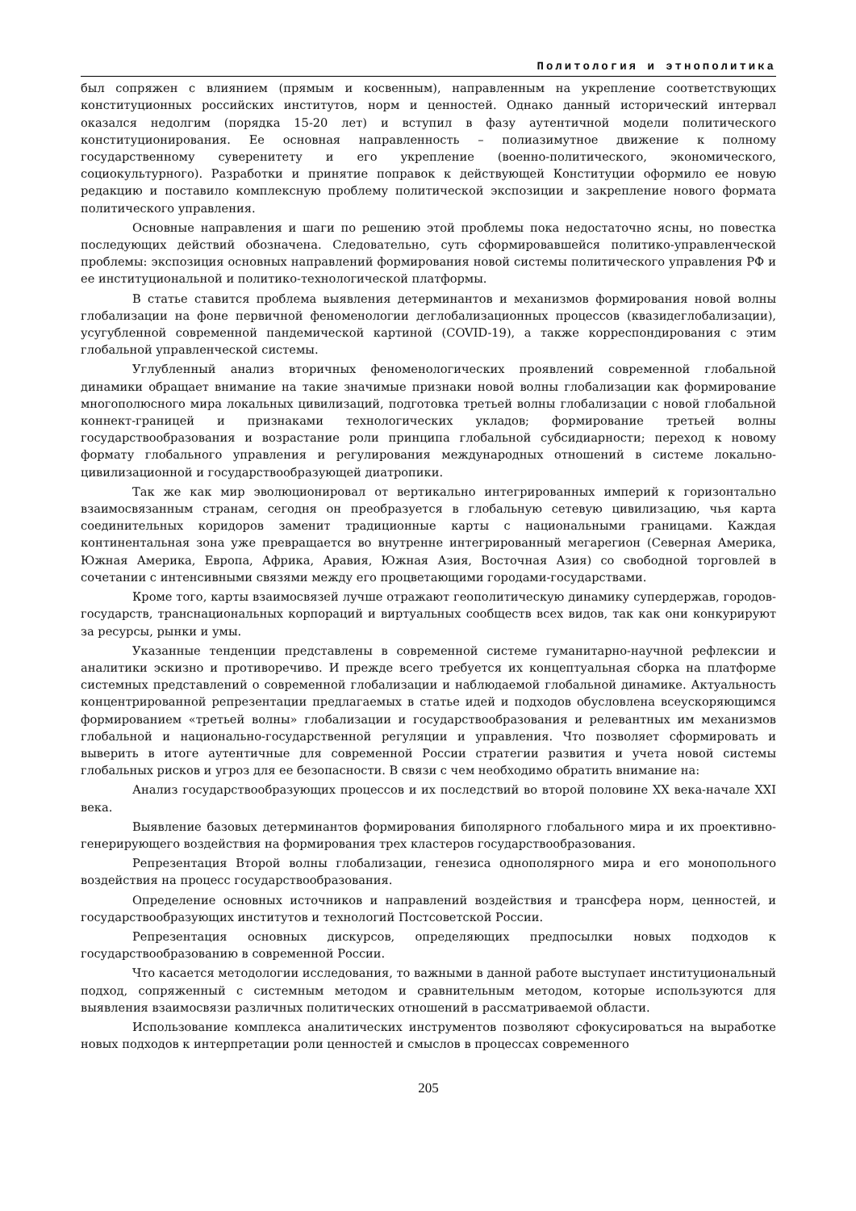Политология и этнополитика
был сопряжен с влиянием (прямым и косвенным), направленным на укрепление соответствующих конституционных российских институтов, норм и ценностей. Однако данный исторический интервал оказался недолгим (порядка 15-20 лет) и вступил в фазу аутентичной модели политического конституционирования. Ее основная направленность – полиазимутное движение к полному государственному суверенитету и его укрепление (военно-политического, экономического, социокультурного). Разработки и принятие поправок к действующей Конституции оформило ее новую редакцию и поставило комплексную проблему политической экспозиции и закрепление нового формата политического управления.
Основные направления и шаги по решению этой проблемы пока недостаточно ясны, но повестка последующих действий обозначена. Следовательно, суть сформировавшейся политико-управленческой проблемы: экспозиция основных направлений формирования новой системы политического управления РФ и ее институциональной и политико-технологической платформы.
В статье ставится проблема выявления детерминантов и механизмов формирования новой волны глобализации на фоне первичной феноменологии деглобализационных процессов (квазидеглобализации), усугубленной современной пандемической картиной (COVID-19), а также корреспондирования с этим глобальной управленческой системы.
Углубленный анализ вторичных феноменологических проявлений современной глобальной динамики обращает внимание на такие значимые признаки новой волны глобализации как формирование многополюсного мира локальных цивилизаций, подготовка третьей волны глобализации с новой глобальной коннект-границей и признаками технологических укладов; формирование третьей волны государствообразования и возрастание роли принципа глобальной субсидиарности; переход к новому формату глобального управления и регулирования международных отношений в системе локально-цивилизационной и государствообразующей диатропики.
Так же как мир эволюционировал от вертикально интегрированных империй к горизонтально взаимосвязанным странам, сегодня он преобразуется в глобальную сетевую цивилизацию, чья карта соединительных коридоров заменит традиционные карты с национальными границами. Каждая континентальная зона уже превращается во внутренне интегрированный мегарегион (Северная Америка, Южная Америка, Европа, Африка, Аравия, Южная Азия, Восточная Азия) со свободной торговлей в сочетании с интенсивными связями между его процветающими городами-государствами.
Кроме того, карты взаимосвязей лучше отражают геополитическую динамику супердержав, городов-государств, транснациональных корпораций и виртуальных сообществ всех видов, так как они конкурируют за ресурсы, рынки и умы.
Указанные тенденции представлены в современной системе гуманитарно-научной рефлексии и аналитики эскизно и противоречиво. И прежде всего требуется их концептуальная сборка на платформе системных представлений о современной глобализации и наблюдаемой глобальной динамике. Актуальность концентрированной репрезентации предлагаемых в статье идей и подходов обусловлена всеускоряющимся формированием «третьей волны» глобализации и государствообразования и релевантных им механизмов глобальной и национально-государственной регуляции и управления. Что позволяет сформировать и выверить в итоге аутентичные для современной России стратегии развития и учета новой системы глобальных рисков и угроз для ее безопасности. В связи с чем необходимо обратить внимание на:
Анализ государствообразующих процессов и их последствий во второй половине XX века-начале XXI века.
Выявление базовых детерминантов формирования биполярного глобального мира и их проективно-генерирующего воздействия на формирования трех кластеров государствообразования.
Репрезентация Второй волны глобализации, генезиса однополярного мира и его монопольного воздействия на процесс государствообразования.
Определение основных источников и направлений воздействия и трансфера норм, ценностей, и государствообразующих институтов и технологий Постсоветской России.
Репрезентация основных дискурсов, определяющих предпосылки новых подходов к государствообразованию в современной России.
Что касается методологии исследования, то важными в данной работе выступает институциональный подход, сопряженный с системным методом и сравнительным методом, которые используются для выявления взаимосвязи различных политических отношений в рассматриваемой области.
Использование комплекса аналитических инструментов позволяют сфокусироваться на выработке новых подходов к интерпретации роли ценностей и смыслов в процессах современного
205